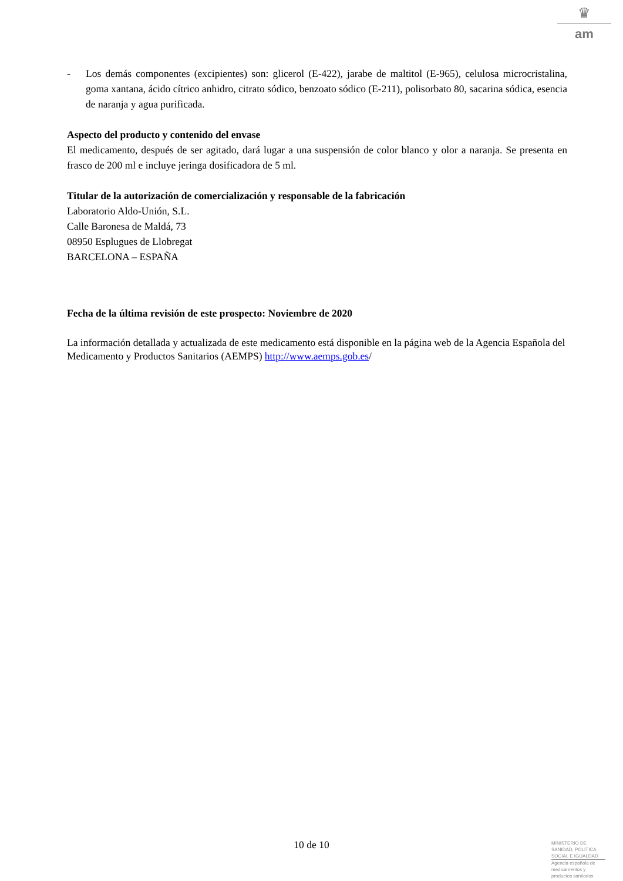♛
am
- Los demás componentes (excipientes) son: glicerol (E-422), jarabe de maltitol (E-965), celulosa microcristalina, goma xantana, ácido cítrico anhidro, citrato sódico, benzoato sódico (E-211), polisorbato 80, sacarina sódica, esencia de naranja y agua purificada.
Aspecto del producto y contenido del envase
El medicamento, después de ser agitado, dará lugar a una suspensión de color blanco y olor a naranja. Se presenta en frasco de 200 ml e incluye jeringa dosificadora de 5 ml.
Titular de la autorización de comercialización y responsable de la fabricación
Laboratorio Aldo-Unión, S.L.
Calle Baronesa de Maldá, 73
08950 Esplugues de Llobregat
BARCELONA – ESPAÑA
Fecha de la última revisión de este prospecto: Noviembre de 2020
La información detallada y actualizada de este medicamento está disponible en la página web de la Agencia Española del Medicamento y Productos Sanitarios (AEMPS) http://www.aemps.gob.es/
10 de 10
MINISTERIO DE
SANIDAD, POLITICA
SOCIAL E IGUALDAD
Agencia española de
medicamentos y
productos sanitarios